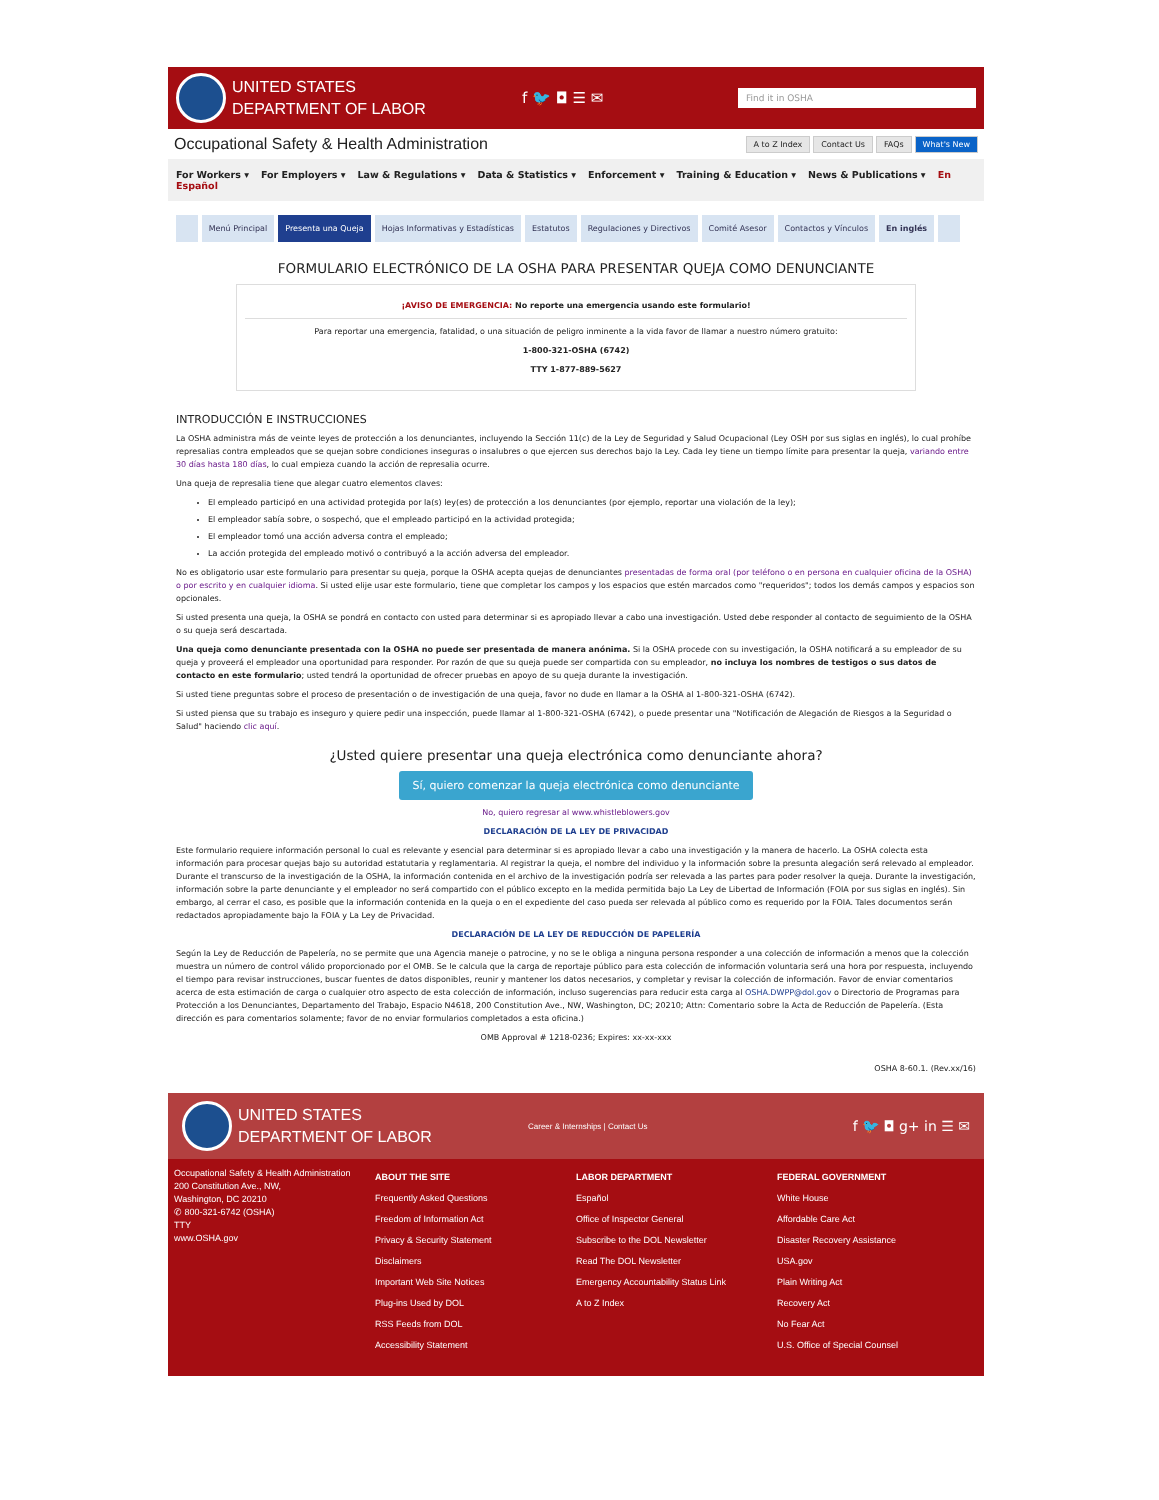UNITED STATES
DEPARTMENT OF LABOR
f 🐦 ◘ ☰ ✉
Find it in OSHA
Occupational Safety & Health Administration
A to Z Index Contact Us FAQs What's New
For Workers ▾ For Employers ▾ Law & Regulations ▾ Data & Statistics ▾ Enforcement ▾ Training & Education ▾ News & Publications ▾ En Español
Menú Principal Presenta una Queja Hojas Informativas y Estadísticas Estatutos Regulaciones y Directivos Comité Asesor Contactos y Vínculos En inglés
FORMULARIO ELECTRÓNICO DE LA OSHA PARA PRESENTAR QUEJA COMO DENUNCIANTE
¡AVISO DE EMERGENCIA: No reporte una emergencia usando este formulario!
Para reportar una emergencia, fatalidad, o una situación de peligro inminente a la vida favor de llamar a nuestro número gratuito:
1-800-321-OSHA (6742)
TTY 1-877-889-5627
INTRODUCCIÓN E INSTRUCCIONES
La OSHA administra más de veinte leyes de protección a los denunciantes, incluyendo la Sección 11(c) de la Ley de Seguridad y Salud Ocupacional (Ley OSH por sus siglas en inglés), lo cual prohíbe represalias contra empleados que se quejan sobre condiciones inseguras o insalubres o que ejercen sus derechos bajo la Ley. Cada ley tiene un tiempo límite para presentar la queja, variando entre 30 días hasta 180 días, lo cual empieza cuando la acción de represalia ocurre.
Una queja de represalia tiene que alegar cuatro elementos claves:
El empleado participó en una actividad protegida por la(s) ley(es) de protección a los denunciantes (por ejemplo, reportar una violación de la ley);
El empleador sabía sobre, o sospechó, que el empleado participó en la actividad protegida;
El empleador tomó una acción adversa contra el empleado;
La acción protegida del empleado motivó o contribuyó a la acción adversa del empleador.
No es obligatorio usar este formulario para presentar su queja, porque la OSHA acepta quejas de denunciantes presentadas de forma oral (por teléfono o en persona en cualquier oficina de la OSHA) o por escrito y en cualquier idioma. Si usted elije usar este formulario, tiene que completar los campos y los espacios que estén marcados como "requeridos"; todos los demás campos y espacios son opcionales.
Si usted presenta una queja, la OSHA se pondrá en contacto con usted para determinar si es apropiado llevar a cabo una investigación. Usted debe responder al contacto de seguimiento de la OSHA o su queja será descartada.
Una queja como denunciante presentada con la OSHA no puede ser presentada de manera anónima. Si la OSHA procede con su investigación, la OSHA notificará a su empleador de su queja y proveerá el empleador una oportunidad para responder. Por razón de que su queja puede ser compartida con su empleador, no incluya los nombres de testigos o sus datos de contacto en este formulario; usted tendrá la oportunidad de ofrecer pruebas en apoyo de su queja durante la investigación.
Si usted tiene preguntas sobre el proceso de presentación o de investigación de una queja, favor no dude en llamar a la OSHA al 1-800-321-OSHA (6742).
Si usted piensa que su trabajo es inseguro y quiere pedir una inspección, puede llamar al 1-800-321-OSHA (6742), o puede presentar una "Notificación de Alegación de Riesgos a la Seguridad o Salud" haciendo clic aquí.
¿Usted quiere presentar una queja electrónica como denunciante ahora?
Sí, quiero comenzar la queja electrónica como denunciante
No, quiero regresar al www.whistleblowers.gov
DECLARACIÓN DE LA LEY DE PRIVACIDAD
Este formulario requiere información personal lo cual es relevante y esencial para determinar si es apropiado llevar a cabo una investigación y la manera de hacerlo. La OSHA colecta esta información para procesar quejas bajo su autoridad estatutaria y reglamentaria. Al registrar la queja, el nombre del individuo y la información sobre la presunta alegación será relevado al empleador. Durante el transcurso de la investigación de la OSHA, la información contenida en el archivo de la investigación podría ser relevada a las partes para poder resolver la queja. Durante la investigación, información sobre la parte denunciante y el empleador no será compartido con el público excepto en la medida permitida bajo La Ley de Libertad de Información (FOIA por sus siglas en inglés). Sin embargo, al cerrar el caso, es posible que la información contenida en la queja o en el expediente del caso pueda ser relevada al público como es requerido por la FOIA. Tales documentos serán redactados apropiadamente bajo la FOIA y La Ley de Privacidad.
DECLARACIÓN DE LA LEY DE REDUCCIÓN DE PAPELERÍA
Según la Ley de Reducción de Papelería, no se permite que una Agencia maneje o patrocine, y no se le obliga a ninguna persona responder a una colección de información a menos que la colección muestra un número de control válido proporcionado por el OMB. Se le calcula que la carga de reportaje público para esta colección de información voluntaria será una hora por respuesta, incluyendo el tiempo para revisar instrucciones, buscar fuentes de datos disponibles, reunir y mantener los datos necesarios, y completar y revisar la colección de información. Favor de enviar comentarios acerca de esta estimación de carga o cualquier otro aspecto de esta colección de información, incluso sugerencias para reducir esta carga al OSHA.DWPP@dol.gov o Directorio de Programas para Protección a los Denunciantes, Departamento del Trabajo, Espacio N4618, 200 Constitution Ave., NW, Washington, DC; 20210; Attn: Comentario sobre la Acta de Reducción de Papelería. (Esta dirección es para comentarios solamente; favor de no enviar formularios completados a esta oficina.)
OMB Approval # 1218-0236; Expires: xx-xx-xxx
OSHA 8-60.1. (Rev.xx/16)
UNITED STATES
DEPARTMENT OF LABOR
Career & Internships | Contact Us
f 🐦 ◘ g+ in ☰ ✉
Occupational Safety & Health Administration
200 Constitution Ave., NW,
Washington, DC 20210
✆ 800-321-6742 (OSHA)
TTY
www.OSHA.gov
ABOUT THE SITE
Frequently Asked Questions
Freedom of Information Act
Privacy & Security Statement
Disclaimers
Important Web Site Notices
Plug-ins Used by DOL
RSS Feeds from DOL
Accessibility Statement
LABOR DEPARTMENT
Español
Office of Inspector General
Subscribe to the DOL Newsletter
Read The DOL Newsletter
Emergency Accountability Status Link
A to Z Index
FEDERAL GOVERNMENT
White House
Affordable Care Act
Disaster Recovery Assistance
USA.gov
Plain Writing Act
Recovery Act
No Fear Act
U.S. Office of Special Counsel